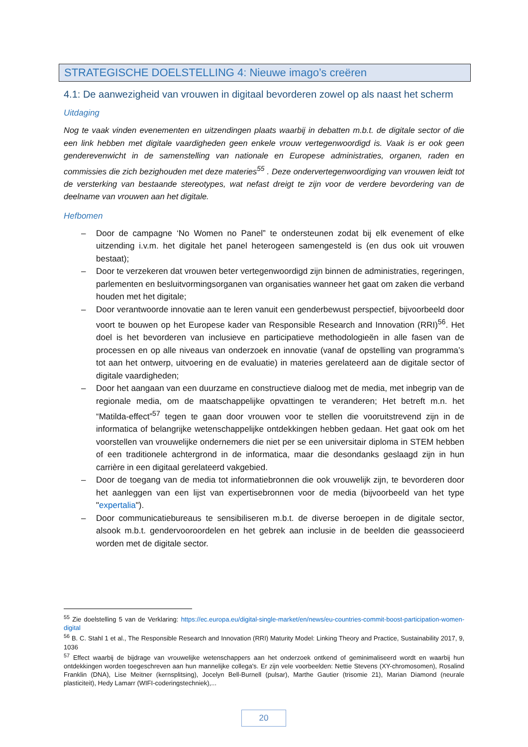STRATEGISCHE DOELSTELLING 4: Nieuwe imago’s creëren
4.1: De aanwezigheid van vrouwen in digitaal bevorderen zowel op als naast het scherm
Uitdaging
Nog te vaak vinden evenementen en uitzendingen plaats waarbij in debatten m.b.t. de digitale sector of die een link hebben met digitale vaardigheden geen enkele vrouw vertegenwoordigd is. Vaak is er ook geen genderevenwicht in de samenstelling van nationale en Europese administraties, organen, raden en commissies die zich bezighouden met deze materies<sup>55</sup> . Deze ondervertegenwoordiging van vrouwen leidt tot de versterking van bestaande stereotypes, wat nefast dreigt te zijn voor de verdere bevordering van de deelname van vrouwen aan het digitale.
Hefbomen
– Door de campagne ‘No Women no Panel” te ondersteunen zodat bij elk evenement of elke uitzending i.v.m. het digitale het panel heterogeen samengesteld is (en dus ook uit vrouwen bestaat);
– Door te verzekeren dat vrouwen beter vertegenwoordigd zijn binnen de administraties, regeringen, parlementen en besluitvormingsorganen van organisaties wanneer het gaat om zaken die verband houden met het digitale;
– Door verantwoorde innovatie aan te leren vanuit een genderbewust perspectief, bijvoorbeeld door voort te bouwen op het Europese kader van Responsible Research and Innovation (RRI)<sup>56</sup>. Het doel is het bevorderen van inclusieve en participatieve methodologieën in alle fasen van de processen en op alle niveaus van onderzoek en innovatie (vanaf de opstelling van programma’s tot aan het ontwerp, uitvoering en de evaluatie) in materies gerelateerd aan de digitale sector of digitale vaardigheden;
– Door het aangaan van een duurzame en constructieve dialoog met de media, met inbegrip van de regionale media, om de maatschappelijke opvattingen te veranderen; Het betreft m.n. het “Matilda-effect”<sup>57</sup> tegen te gaan door vrouwen voor te stellen die vooruitstrevend zijn in de informatica of belangrijke wetenschappelijke ontdekkingen hebben gedaan. Het gaat ook om het voorstellen van vrouwelijke ondernemers die niet per se een universitair diploma in STEM hebben of een traditionele achtergrond in de informatica, maar die desondanks geslaagd zijn in hun carrière in een digitaal gerelateerd vakgebied.
– Door de toegang van de media tot informatiebronnen die ook vrouwelijk zijn, te bevorderen door het aanleggen van een lijst van expertisebronnen voor de media (bijvoorbeeld van het type "expertalia").
– Door communicatiebureaus te sensibiliseren m.b.t. de diverse beroepen in de digitale sector, alsook m.b.t. gendervooroordelen en het gebrek aan inclusie in de beelden die geassocieerd worden met de digitale sector.
<sup>55</sup> Zie doelstelling 5 van de Verklaring: https://ec.europa.eu/digital-single-market/en/news/eu-countries-commit-boost-participation-women-digital
<sup>56</sup> B. C. Stahl 1 et al., The Responsible Research and Innovation (RRI) Maturity Model: Linking Theory and Practice, Sustainability 2017, 9, 1036
<sup>57</sup> Effect waarbij de bijdrage van vrouwelijke wetenschappers aan het onderzoek ontkend of geminimaliseerd wordt en waarbij hun ontdekkingen worden toegeschreven aan hun mannelijke collega's. Er zijn vele voorbeelden: Nettie Stevens (XY-chromosomen), Rosalind Franklin (DNA), Lise Meitner (kernsplitsing), Jocelyn Bell-Burnell (pulsar), Marthe Gautier (trisomie 21), Marian Diamond (neurale plasticiteit), Hedy Lamarr (WIFI-coderingstechniek),...
20